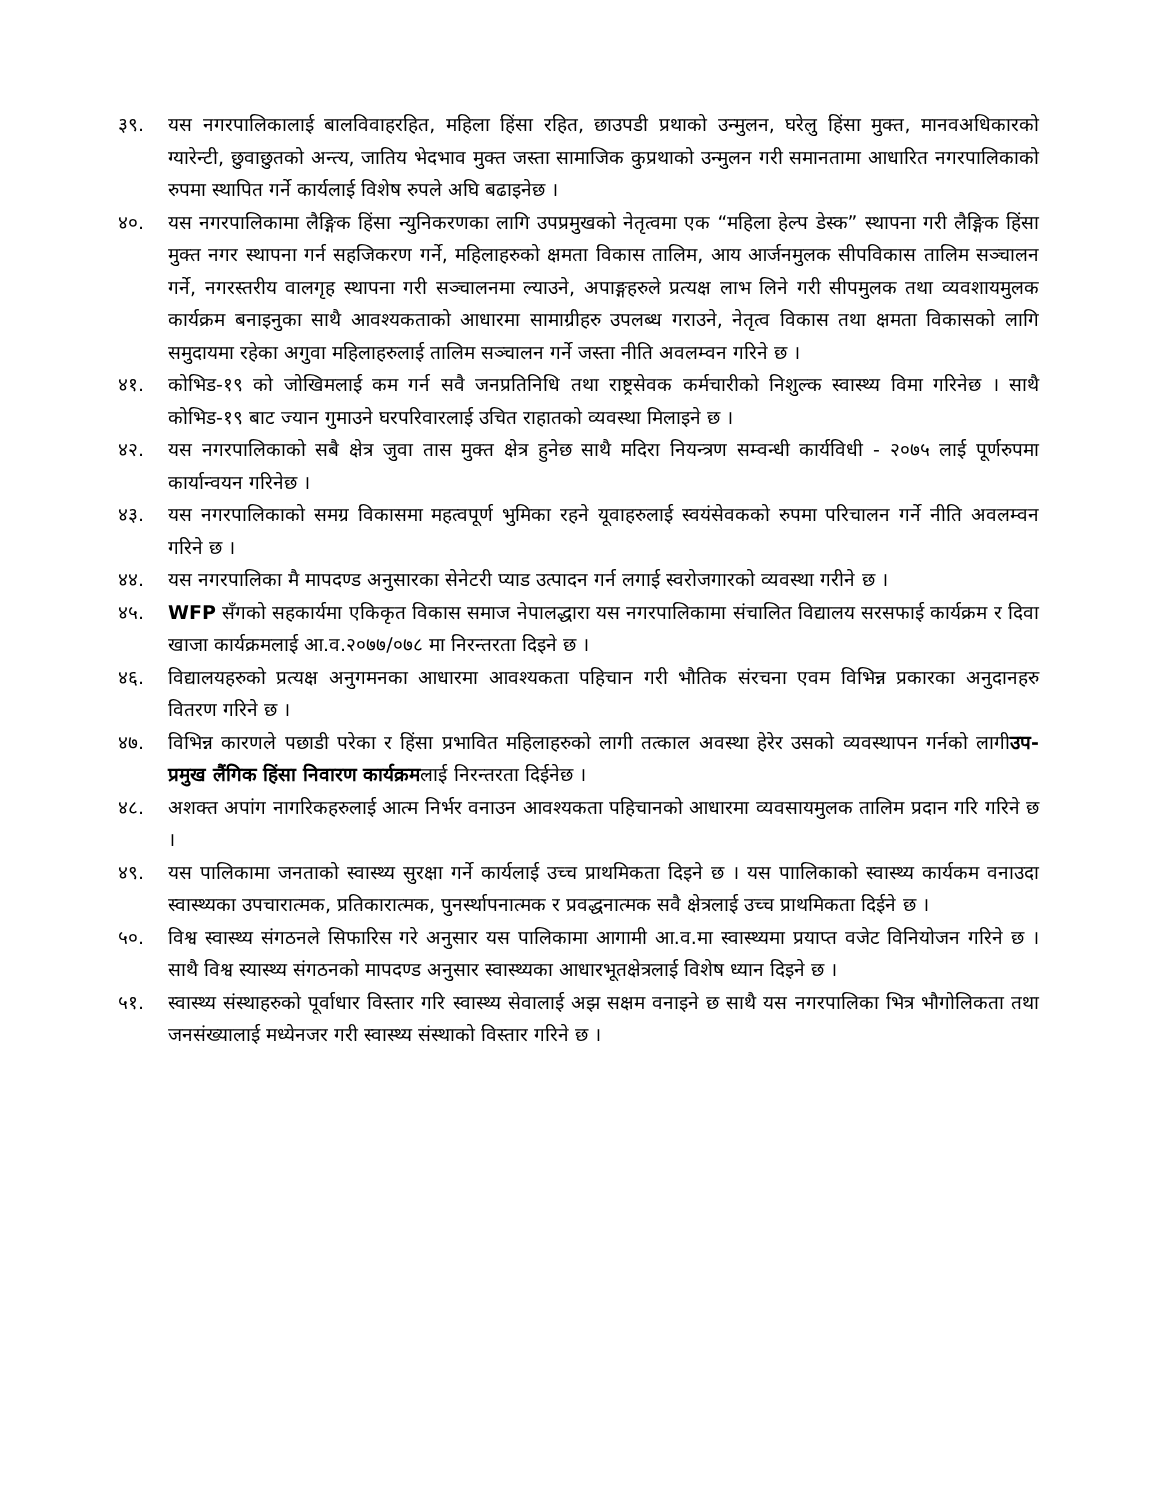३९. यस नगरपालिकालाई बालविवाहरहित, महिला हिंसा रहित, छाउपडी प्रथाको उन्मुलन, घरेलु हिंसा मुक्त, मानवअधिकारको ग्यारेन्टी, छुवाछुतको अन्त्य, जातिय भेदभाव मुक्त जस्ता सामाजिक कुप्रथाको उन्मुलन गरी समानतामा आधारित नगरपालिकाको रुपमा स्थापित गर्ने कार्यलाई विशेष रुपले अघि बढाइनेछ ।
४०. यस नगरपालिकामा लैङ्गिक हिंसा न्युनिकरणका लागि उपप्रमुखको नेतृत्वमा एक “महिला हेल्प डेस्क” स्थापना गरी लैङ्गिक हिंसा मुक्त नगर स्थापना गर्न सहजिकरण गर्ने, महिलाहरुको क्षमता विकास तालिम, आय आर्जनमुलक सीपविकास तालिम सञ्चालन गर्ने, नगरस्तरीय वालगृह स्थापना गरी सञ्चालनमा ल्याउने, अपाङ्गहरुले प्रत्यक्ष लाभ लिने गरी सीपमुलक तथा व्यवशायमुलक कार्यक्रम बनाइनुका साथै आवश्यकताको आधारमा सामाग्रीहरु उपलब्ध गराउने, नेतृत्व विकास तथा क्षमता विकासको लागि समुदायमा रहेका अगुवा महिलाहरुलाई तालिम सञ्चालन गर्ने जस्ता नीति अवलम्वन गरिने छ ।
४१. कोभिड-१९ को जोखिमलाई कम गर्न सवै जनप्रतिनिधि तथा राष्ट्रसेवक कर्मचारीको निशुल्क स्वास्थ्य विमा गरिनेछ । साथै कोभिड-१९ बाट ज्यान गुमाउने घरपरिवारलाई उचित राहातको व्यवस्था मिलाइने छ ।
४२. यस नगरपालिकाको सबै क्षेत्र जुवा तास मुक्त क्षेत्र हुनेछ साथै मदिरा नियन्त्रण सम्वन्धी कार्यविधी - २०७५ लाई पूर्णरुपमा कार्यान्वयन गरिनेछ ।
४३. यस नगरपालिकाको समग्र विकासमा महत्वपूर्ण भुमिका रहने यूवाहरुलाई स्वयंसेवकको रुपमा परिचालन गर्ने नीति अवलम्वन गरिने छ ।
४४. यस नगरपालिका मै मापदण्ड अनुसारका सेनेटरी प्याड उत्पादन गर्न लगाई स्वरोजगारको व्यवस्था गरीने छ ।
४५. WFP सँगको सहकार्यमा एकिकृत विकास समाज नेपालद्धारा यस नगरपालिकामा संचालित विद्यालय सरसफाई कार्यक्रम र दिवा खाजा कार्यक्रमलाई आ.व.२०७७/०७८ मा निरन्तरता दिइने छ ।
४६. विद्यालयहरुको प्रत्यक्ष अनुगमनका आधारमा आवश्यकता पहिचान गरी भौतिक संरचना एवम विभिन्न प्रकारका अनुदानहरु वितरण गरिने छ ।
४७. विभिन्न कारणले पछाडी परेका र हिंसा प्रभावित महिलाहरुको लागी तत्काल अवस्था हेरेर उसको व्यवस्थापन गर्नको लागीउप-प्रमुख लैंगिक हिंसा निवारण कार्यक्रमलाई निरन्तरता दिईनेछ ।
४८. अशक्त अपांग नागरिकहरुलाई आत्म निर्भर वनाउन आवश्यकता पहिचानको आधारमा व्यवसायमुलक तालिम प्रदान गरि गरिने छ ।
४९. यस पालिकामा जनताको स्वास्थ्य सुरक्षा गर्ने कार्यलाई उच्च प्राथमिकता दिइने छ । यस पाालिकाको स्वास्थ्य कार्यकम वनाउदा स्वास्थ्यका उपचारात्मक, प्रतिकारात्मक, पुनर्स्थापनात्मक र प्रवद्धनात्मक सवै क्षेत्रलाई उच्च प्राथमिकता दिईने छ ।
५०. विश्व स्वास्थ्य संगठनले सिफारिस गरे अनुसार यस पालिकामा आगामी आ.व.मा स्वास्थ्यमा प्रयाप्त वजेट विनियोजन गरिने छ । साथै विश्व स्यास्थ्य संगठनको मापदण्ड अनुसार स्वास्थ्यका आधारभूतक्षेत्रलाई विशेष ध्यान दिइने छ ।
५१. स्वास्थ्य संस्थाहरुको पूर्वाधार विस्तार गरि स्वास्थ्य सेवालाई अझ सक्षम वनाइने छ साथै यस नगरपालिका भित्र भौगोलिकता तथा जनसंख्यालाई मध्येनजर गरी स्वास्थ्य संस्थाको विस्तार गरिने छ ।